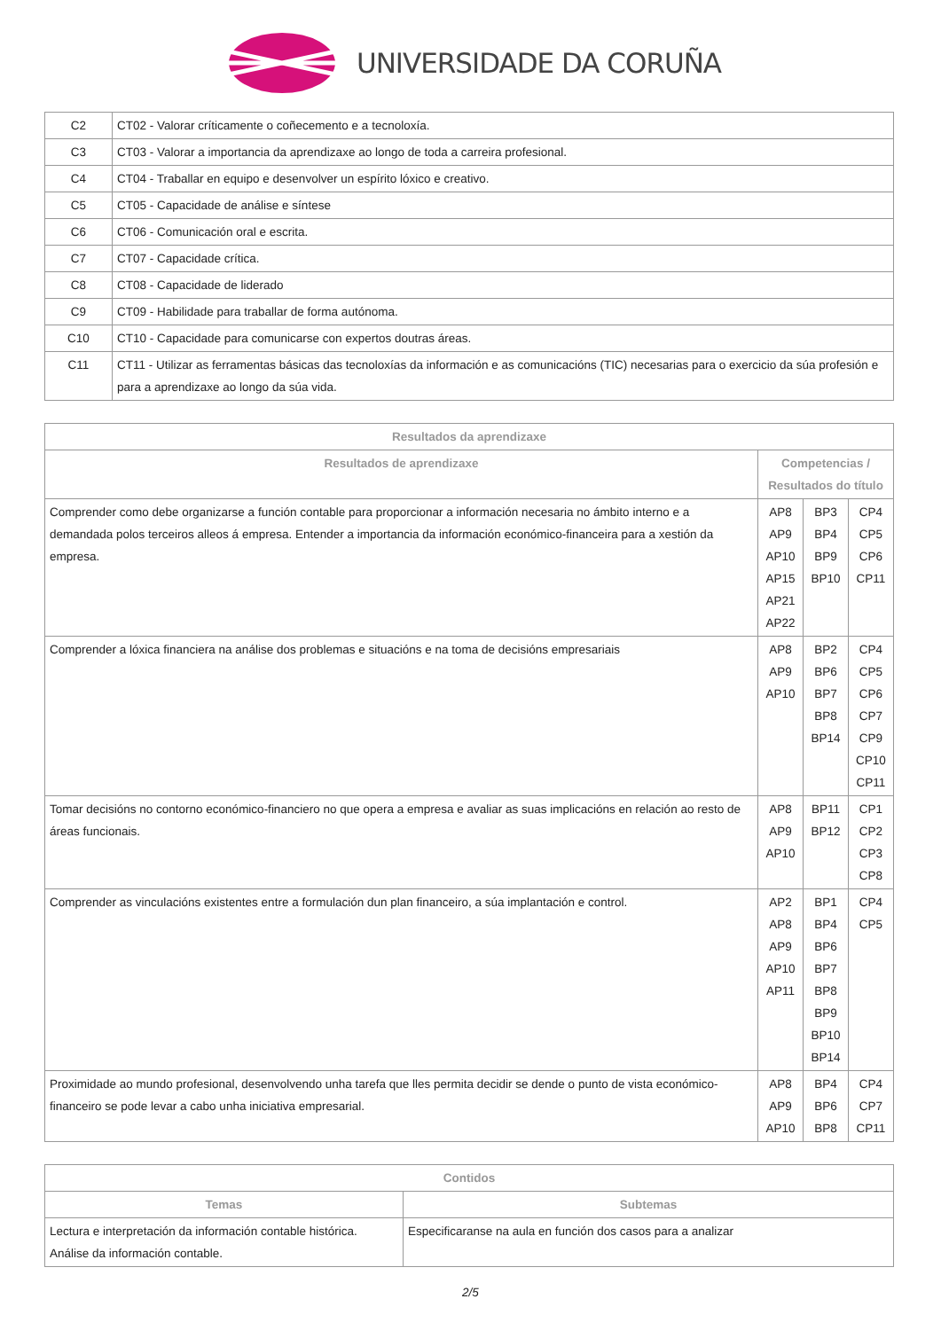UNIVERSIDADE DA CORUÑA
| C2 | CT02 - Valorar críticamente o coñecemento e a tecnoloxía. |
| C3 | CT03 - Valorar a importancia da aprendizaxe ao longo de toda a carreira profesional. |
| C4 | CT04 - Traballar en equipo e desenvolver un espírito lóxico e creativo. |
| C5 | CT05 - Capacidade de análise e síntese |
| C6 | CT06 - Comunicación oral e escrita. |
| C7 | CT07 - Capacidade crítica. |
| C8 | CT08 - Capacidade de liderado |
| C9 | CT09 - Habilidade para traballar de forma autónoma. |
| C10 | CT10 - Capacidade para comunicarse con expertos doutras áreas. |
| C11 | CT11 - Utilizar as ferramentas básicas das tecnoloxías da información e as comunicacións (TIC) necesarias para o exercicio da súa profesión e para a aprendizaxe ao longo da súa vida. |
| Resultados da aprendizaxe | | | |
| --- | --- | --- | --- |
| Resultados de aprendizaxe | Competencias / Resultados do título | | |
| Comprender como debe organizarse a función contable para proporcionar a información necesaria no ámbito interno e a demandada polos terceiros alleos á empresa. Entender a importancia da información económico-financeira para a xestión da empresa. | AP8 AP9 AP10 AP15 AP21 AP22 | BP3 BP4 BP9 BP10 | CP4 CP5 CP6 CP11 |
| Comprender a lóxica financiera na análise dos problemas e situacións e na toma de decisións empresariais | AP8 AP9 AP10 | BP2 BP6 BP7 BP8 BP14 | CP4 CP5 CP6 CP7 CP9 CP10 CP11 |
| Tomar decisións no contorno económico-financiero no que opera a empresa e avaliar as suas implicacións en relación ao resto de áreas funcionais. | AP8 AP9 AP10 | BP11 BP12 | CP1 CP2 CP3 CP8 |
| Comprender as vinculacións existentes entre a formulación dun plan financeiro, a súa implantación e control. | AP2 AP8 AP9 AP10 AP11 | BP1 BP4 BP6 BP7 BP8 BP9 BP10 BP14 | CP4 CP5 |
| Proximidade ao mundo profesional, desenvolvendo unha tarefa que lles permita decidir se dende o punto de vista económico-financeiro se pode levar a cabo unha iniciativa empresarial. | AP8 AP9 AP10 | BP4 BP6 BP8 | CP4 CP7 CP11 |
| Contidos | |
| --- | --- |
| Temas | Subtemas |
| Lectura e interpretación da información contable histórica. Análise da información contable. | Especificaranse na aula en función dos casos para a analizar |
2/5